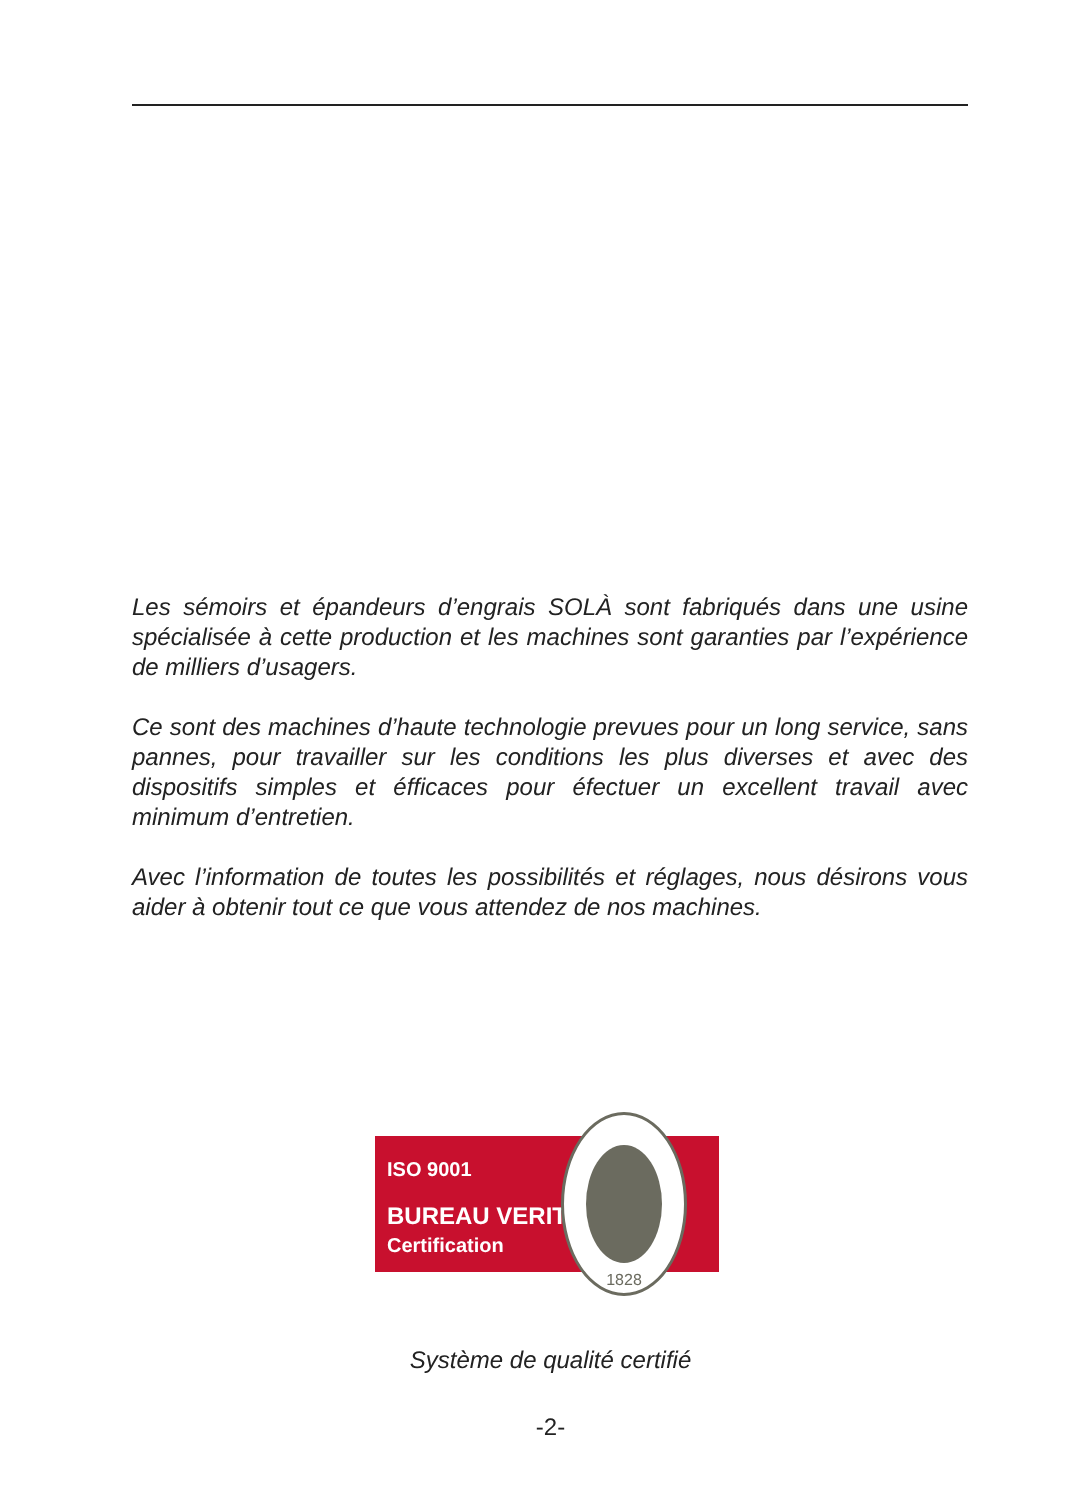Les sémoirs et épandeurs d’engrais SOLÀ sont fabriqués dans une usine spécialisée à cette production et les machines sont garanties par l’expérience de milliers d’usagers.
Ce sont des machines d’haute technologie prevues pour un long service, sans pannes, pour travailler sur les conditions les plus diverses et avec des dispositifs simples et éfficaces pour éfectuer un excellent travail avec minimum d’entretien.
Avec l’information de toutes les possibilités et réglages, nous désirons vous aider à obtenir tout ce que vous attendez de nos machines.
ISO 9001
BUREAU VERITAS
Certification
1828
Système de qualité certifié
-2-